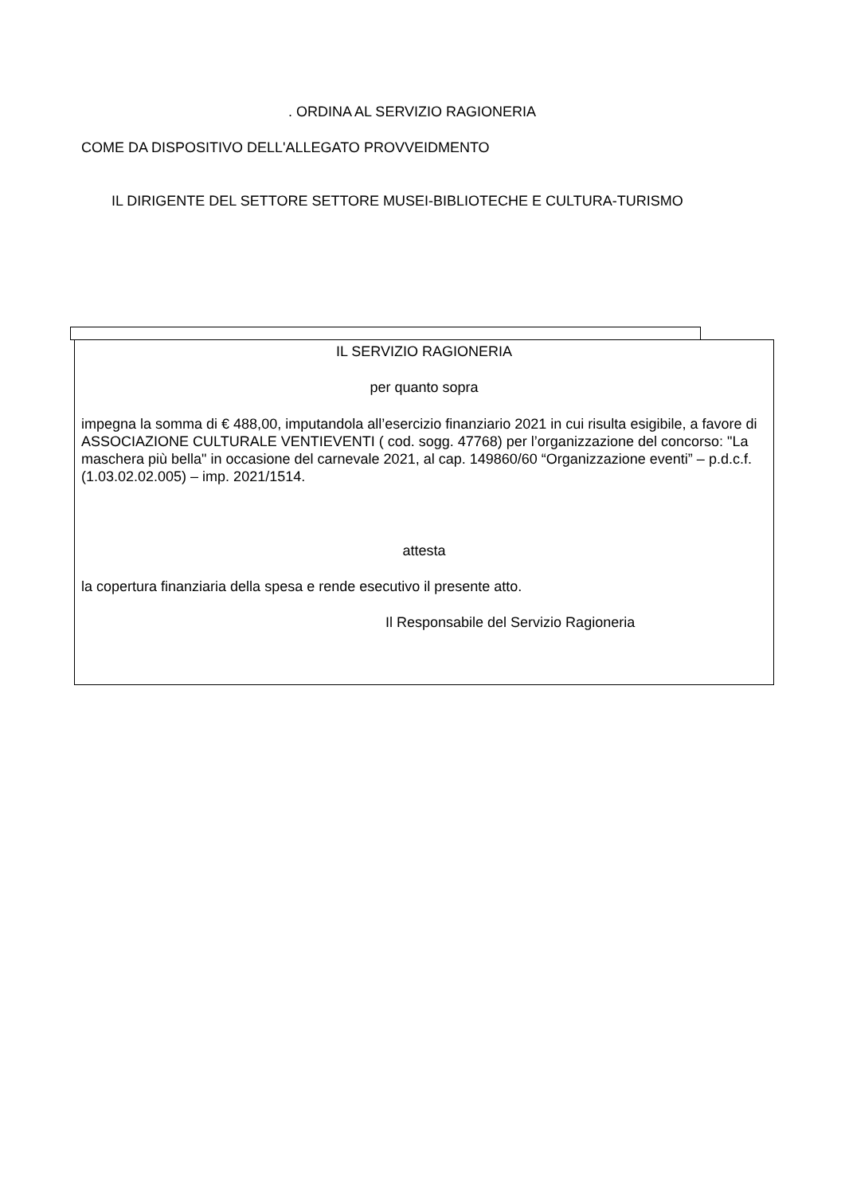. ORDINA AL SERVIZIO RAGIONERIA
COME DA DISPOSITIVO DELL'ALLEGATO PROVVEIDMENTO
IL DIRIGENTE DEL SETTORE SETTORE MUSEI-BIBLIOTECHE E CULTURA-TURISMO
IL SERVIZIO RAGIONERIA
per quanto sopra
impegna la somma di € 488,00, imputandola all’esercizio finanziario 2021 in cui risulta esigibile, a favore di ASSOCIAZIONE CULTURALE VENTIEVENTI ( cod. sogg. 47768) per l’organizzazione del concorso: "La maschera più bella" in occasione del carnevale 2021, al cap. 149860/60 “Organizzazione eventi” – p.d.c.f. (1.03.02.02.005) – imp. 2021/1514.
attesta
la copertura finanziaria della spesa e rende esecutivo il presente atto.
Il Responsabile del Servizio Ragioneria